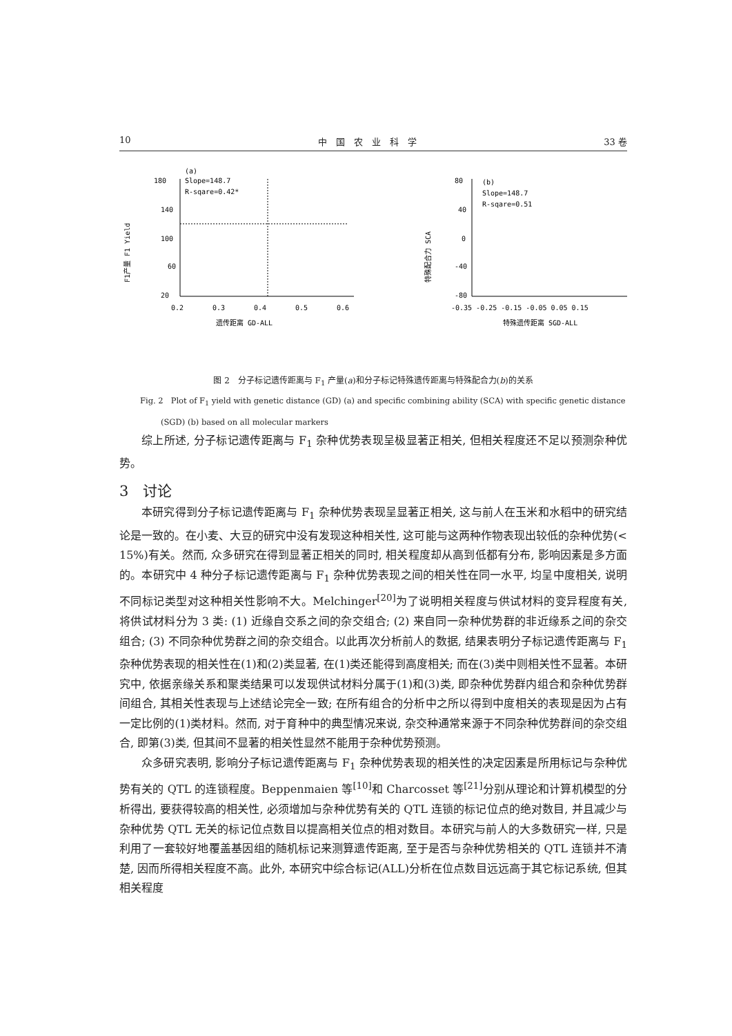10 中　国　农　业　科　学 33 卷
(a)
180
Slope=148.7
R-sqare=0.42*
140
100
60
20
0.2
0.3
0.4
0.5
0.6
遗传距离 GD-ALL
F1产量 F1 Yield
(b)
80
Slope=148.7
R-sqare=0.51
40
0
-40
-80
-0.35 -0.25 -0.15 -0.05 0.05 0.15
特殊遗传距离 SGD-ALL
特殊配合力 SCA
图 2　分子标记遗传距离与 F<sub>1</sub> 产量(a)和分子标记特殊遗传距离与特殊配合力(b)的关系
Fig. 2　Plot of F<sub>1</sub> yield with genetic distance (GD) (a) and specific combining ability (SCA) with specific genetic distance (SGD) (b) based on all molecular markers
综上所述, 分子标记遗传距离与 F<sub>1</sub> 杂种优势表现呈极显著正相关, 但相关程度还不足以预测杂种优势。
3　讨论
本研究得到分子标记遗传距离与 F<sub>1</sub> 杂种优势表现呈显著正相关, 这与前人在玉米和水稻中的研究结论是一致的。在小麦、大豆的研究中没有发现这种相关性, 这可能与这两种作物表现出较低的杂种优势(< 15%)有关。然而, 众多研究在得到显著正相关的同时, 相关程度却从高到低都有分布, 影响因素是多方面的。本研究中 4 种分子标记遗传距离与 F<sub>1</sub> 杂种优势表现之间的相关性在同一水平, 均呈中度相关, 说明不同标记类型对这种相关性影响不大。Melchinger<sup>[20]</sup>为了说明相关程度与供试材料的变异程度有关, 将供试材料分为 3 类: (1) 近缘自交系之间的杂交组合; (2) 来自同一杂种优势群的非近缘系之间的杂交组合; (3) 不同杂种优势群之间的杂交组合。以此再次分析前人的数据, 结果表明分子标记遗传距离与 F<sub>1</sub> 杂种优势表现的相关性在(1)和(2)类显著, 在(1)类还能得到高度相关; 而在(3)类中则相关性不显著。本研究中, 依据亲缘关系和聚类结果可以发现供试材料分属于(1)和(3)类, 即杂种优势群内组合和杂种优势群间组合, 其相关性表现与上述结论完全一致; 在所有组合的分析中之所以得到中度相关的表现是因为占有一定比例的(1)类材料。然而, 对于育种中的典型情况来说, 杂交种通常来源于不同杂种优势群间的杂交组合, 即第(3)类, 但其间不显著的相关性显然不能用于杂种优势预测。
众多研究表明, 影响分子标记遗传距离与 F<sub>1</sub> 杂种优势表现的相关性的决定因素是所用标记与杂种优势有关的 QTL 的连锁程度。Beppenmaien 等<sup>[10]</sup>和 Charcosset 等<sup>[21]</sup>分别从理论和计算机模型的分析得出, 要获得较高的相关性, 必须增加与杂种优势有关的 QTL 连锁的标记位点的绝对数目, 并且减少与杂种优势 QTL 无关的标记位点数目以提高相关位点的相对数目。本研究与前人的大多数研究一样, 只是利用了一套较好地覆盖基因组的随机标记来测算遗传距离, 至于是否与杂种优势相关的 QTL 连锁并不清楚, 因而所得相关程度不高。此外, 本研究中综合标记(ALL)分析在位点数目远远高于其它标记系统, 但其相关程度